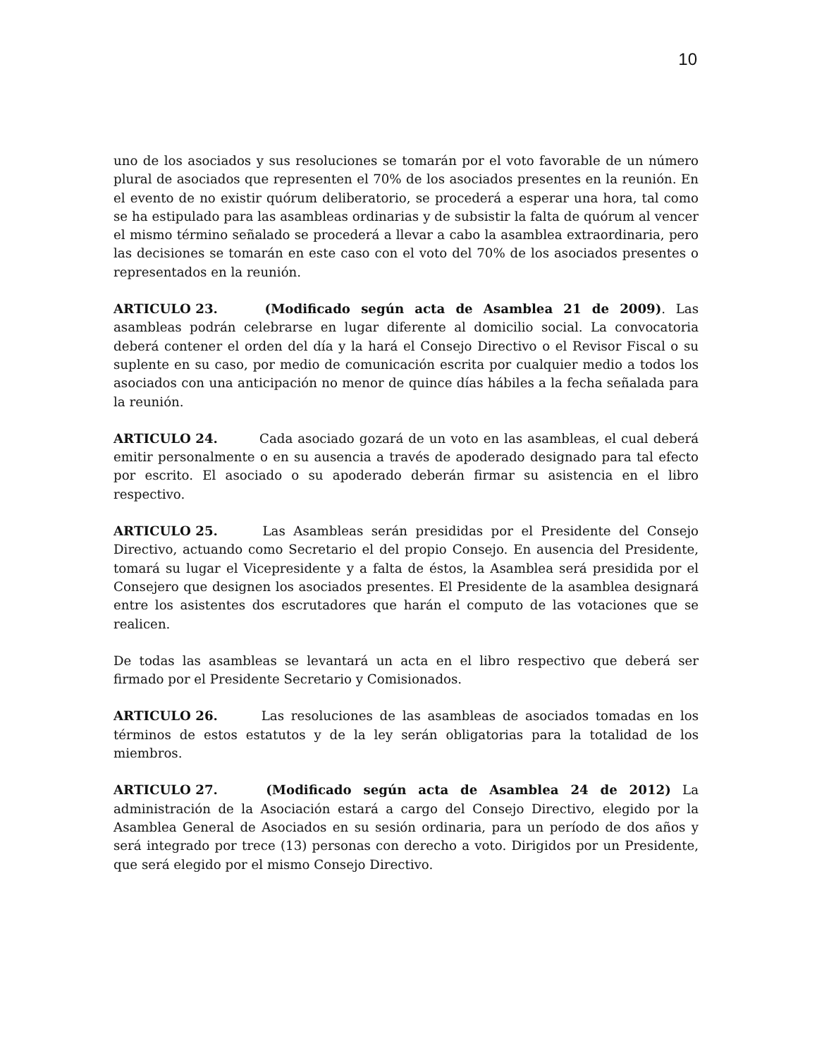10
uno de los asociados y sus resoluciones se tomarán por el voto favorable de un número plural de asociados que representen el 70% de los asociados presentes en la reunión. En el evento de no existir quórum deliberatorio, se procederá a esperar una hora, tal como se ha estipulado para las asambleas ordinarias y de subsistir la falta de quórum al vencer el mismo término señalado se procederá a llevar a cabo la asamblea extraordinaria, pero las decisiones se tomarán en este caso con el voto del 70% de los asociados presentes o representados en la reunión.
ARTICULO 23. (Modificado según acta de Asamblea 21 de 2009). Las asambleas podrán celebrarse en lugar diferente al domicilio social. La convocatoria deberá contener el orden del día y la hará el Consejo Directivo o el Revisor Fiscal o su suplente en su caso, por medio de comunicación escrita por cualquier medio a todos los asociados con una anticipación no menor de quince días hábiles a la fecha señalada para la reunión.
ARTICULO 24. Cada asociado gozará de un voto en las asambleas, el cual deberá emitir personalmente o en su ausencia a través de apoderado designado para tal efecto por escrito. El asociado o su apoderado deberán firmar su asistencia en el libro respectivo.
ARTICULO 25. Las Asambleas serán presididas por el Presidente del Consejo Directivo, actuando como Secretario el del propio Consejo. En ausencia del Presidente, tomará su lugar el Vicepresidente y a falta de éstos, la Asamblea será presidida por el Consejero que designen los asociados presentes. El Presidente de la asamblea designará entre los asistentes dos escrutadores que harán el computo de las votaciones que se realicen.
De todas las asambleas se levantará un acta en el libro respectivo que deberá ser firmado por el Presidente Secretario y Comisionados.
ARTICULO 26. Las resoluciones de las asambleas de asociados tomadas en los términos de estos estatutos y de la ley serán obligatorias para la totalidad de los miembros.
ARTICULO 27. (Modificado según acta de Asamblea 24 de 2012) La administración de la Asociación estará a cargo del Consejo Directivo, elegido por la Asamblea General de Asociados en su sesión ordinaria, para un período de dos años y será integrado por trece (13) personas con derecho a voto. Dirigidos por un Presidente, que será elegido por el mismo Consejo Directivo.